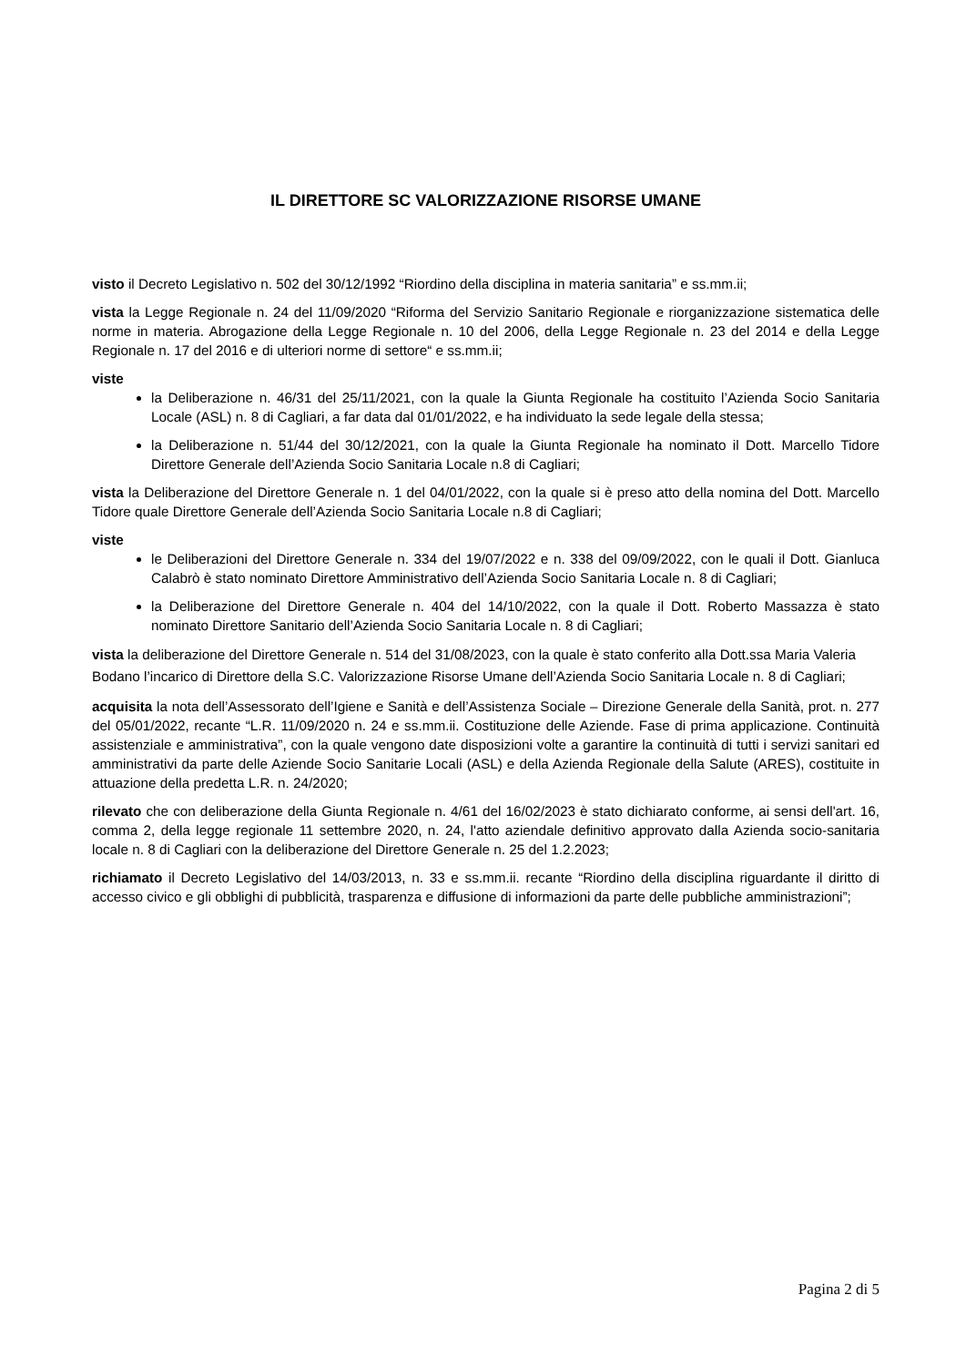IL DIRETTORE SC VALORIZZAZIONE RISORSE UMANE
visto il Decreto Legislativo n. 502 del 30/12/1992 “Riordino della disciplina in materia sanitaria” e ss.mm.ii;
vista la Legge Regionale n. 24 del 11/09/2020 “Riforma del Servizio Sanitario Regionale e riorganizzazione sistematica delle norme in materia. Abrogazione della Legge Regionale n. 10 del 2006, della Legge Regionale n. 23 del 2014 e della Legge Regionale n. 17 del 2016 e di ulteriori norme di settore“ e ss.mm.ii;
viste
la Deliberazione n. 46/31 del 25/11/2021, con la quale la Giunta Regionale ha costituito l’Azienda Socio Sanitaria Locale (ASL) n. 8 di Cagliari, a far data dal 01/01/2022, e ha individuato la sede legale della stessa;
la Deliberazione n. 51/44 del 30/12/2021, con la quale la Giunta Regionale ha nominato il Dott. Marcello Tidore Direttore Generale dell’Azienda Socio Sanitaria Locale n.8 di Cagliari;
vista la Deliberazione del Direttore Generale n. 1 del 04/01/2022, con la quale si è preso atto della nomina del Dott. Marcello Tidore quale Direttore Generale dell’Azienda Socio Sanitaria Locale n.8 di Cagliari;
viste
le Deliberazioni del Direttore Generale n. 334 del 19/07/2022 e n. 338 del 09/09/2022, con le quali il Dott. Gianluca Calabrò è stato nominato Direttore Amministrativo dell’Azienda Socio Sanitaria Locale n. 8 di Cagliari;
la Deliberazione del Direttore Generale n. 404 del 14/10/2022, con la quale il Dott. Roberto Massazza è stato nominato Direttore Sanitario dell’Azienda Socio Sanitaria Locale n. 8 di Cagliari;
vista la deliberazione del Direttore Generale n. 514 del 31/08/2023, con la quale è stato conferito alla Dott.ssa Maria Valeria Bodano l’incarico di Direttore della S.C. Valorizzazione Risorse Umane dell’Azienda Socio Sanitaria Locale n. 8 di Cagliari;
acquisita la nota dell’Assessorato dell’Igiene e Sanità e dell’Assistenza Sociale – Direzione Generale della Sanità, prot. n. 277 del 05/01/2022, recante “L.R. 11/09/2020 n. 24 e ss.mm.ii. Costituzione delle Aziende. Fase di prima applicazione. Continuità assistenziale e amministrativa”, con la quale vengono date disposizioni volte a garantire la continuità di tutti i servizi sanitari ed amministrativi da parte delle Aziende Socio Sanitarie Locali (ASL) e della Azienda Regionale della Salute (ARES), costituite in attuazione della predetta L.R. n. 24/2020;
rilevato che con deliberazione della Giunta Regionale n. 4/61 del 16/02/2023 è stato dichiarato conforme, ai sensi dell'art. 16, comma 2, della legge regionale 11 settembre 2020, n. 24, l'atto aziendale definitivo approvato dalla Azienda socio-sanitaria locale n. 8 di Cagliari con la deliberazione del Direttore Generale n. 25 del 1.2.2023;
richiamato il Decreto Legislativo del 14/03/2013, n. 33 e ss.mm.ii. recante “Riordino della disciplina riguardante il diritto di accesso civico e gli obblighi di pubblicità, trasparenza e diffusione di informazioni da parte delle pubbliche amministrazioni”;
Pagina 2 di 5